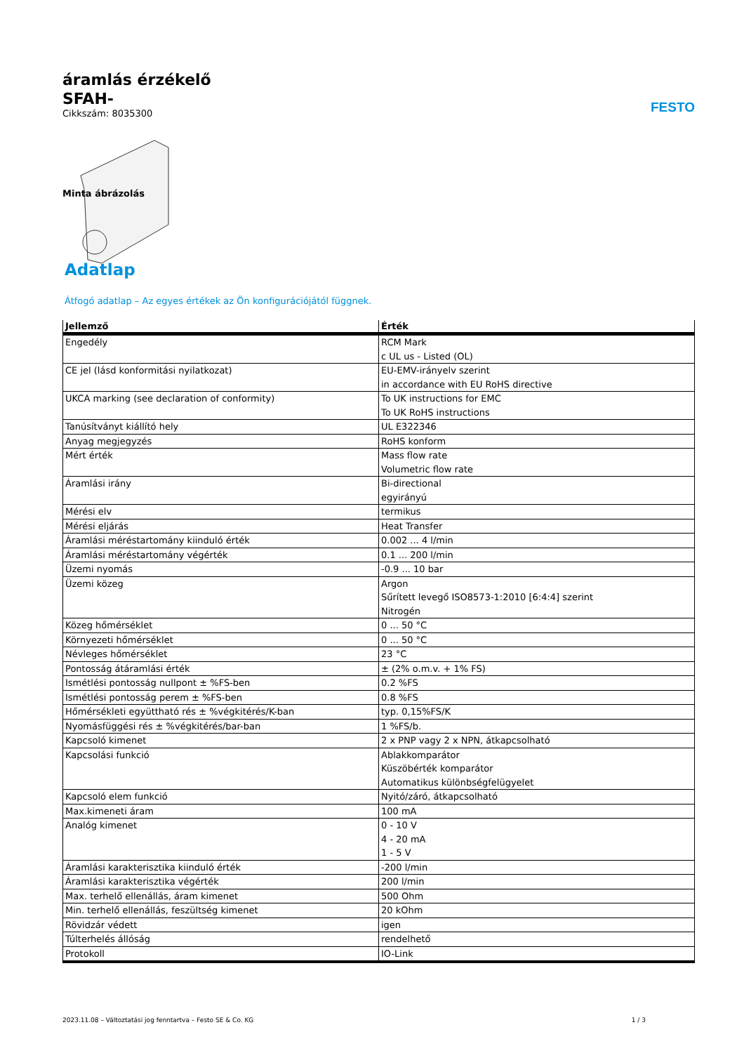áramlás érzékelő
SFAH-
Cikkszám: 8035300
FESTO
Minta ábrázolás
Adatlap
Átfogó adatlap – Az egyes értékek az Ön konfigurációjától függnek.
| Jellemző | Érték |
| --- | --- |
| Engedély | RCM Mark c UL us - Listed (OL) |
| CE jel (lásd konformitási nyilatkozat) | EU-EMV-irányelv szerint in accordance with EU RoHS directive |
| UKCA marking (see declaration of conformity) | To UK instructions for EMC To UK RoHS instructions |
| Tanúsítványt kiállító hely | UL E322346 |
| Anyag megjegyzés | RoHS konform |
| Mért érték | Mass flow rate Volumetric flow rate |
| Áramlási irány | Bi-directional egyirányú |
| Mérési elv | termikus |
| Mérési eljárás | Heat Transfer |
| Áramlási méréstartomány kiinduló érték | 0.002 ... 4 l/min |
| Áramlási méréstartomány végérték | 0.1 ... 200 l/min |
| Üzemi nyomás | -0.9 ... 10 bar |
| Üzemi közeg | Argon Sűrített levegő ISO8573-1:2010 [6:4:4] szerint Nitrogén |
| Közeg hőmérséklet | 0 ... 50 °C |
| Környezeti hőmérséklet | 0 ... 50 °C |
| Névleges hőmérséklet | 23 °C |
| Pontosság átáramlási érték | ± (2% o.m.v. + 1% FS) |
| Ismétlési pontosság nullpont ± %FS-ben | 0.2 %FS |
| Ismétlési pontosság perem ± %FS-ben | 0.8 %FS |
| Hőmérsékleti együttható rés ± %végkitérés/K-ban | typ. 0,15%FS/K |
| Nyomásfüggési rés ± %végkitérés/bar-ban | 1 %FS/b. |
| Kapcsoló kimenet | 2 x PNP vagy 2 x NPN, átkapcsolható |
| Kapcsolási funkció | Ablakkomparátor Küszöbérték komparátor Automatikus különbségfelügyelet |
| Kapcsoló elem funkció | Nyitó/záró, átkapcsolható |
| Max.kimeneti áram | 100 mA |
| Analóg kimenet | 0 - 10 V 4 - 20 mA 1 - 5 V |
| Áramlási karakterisztika kiinduló érték | -200 l/min |
| Áramlási karakterisztika végérték | 200 l/min |
| Max. terhelő ellenállás, áram kimenet | 500 Ohm |
| Min. terhelő ellenállás, feszültség kimenet | 20 kOhm |
| Rövidzár védett | igen |
| Túlterhelés állóság | rendelhető |
| Protokoll | IO-Link |
2023.11.08 – Változtatási jog fenntartva – Festo SE & Co. KG 1 / 3